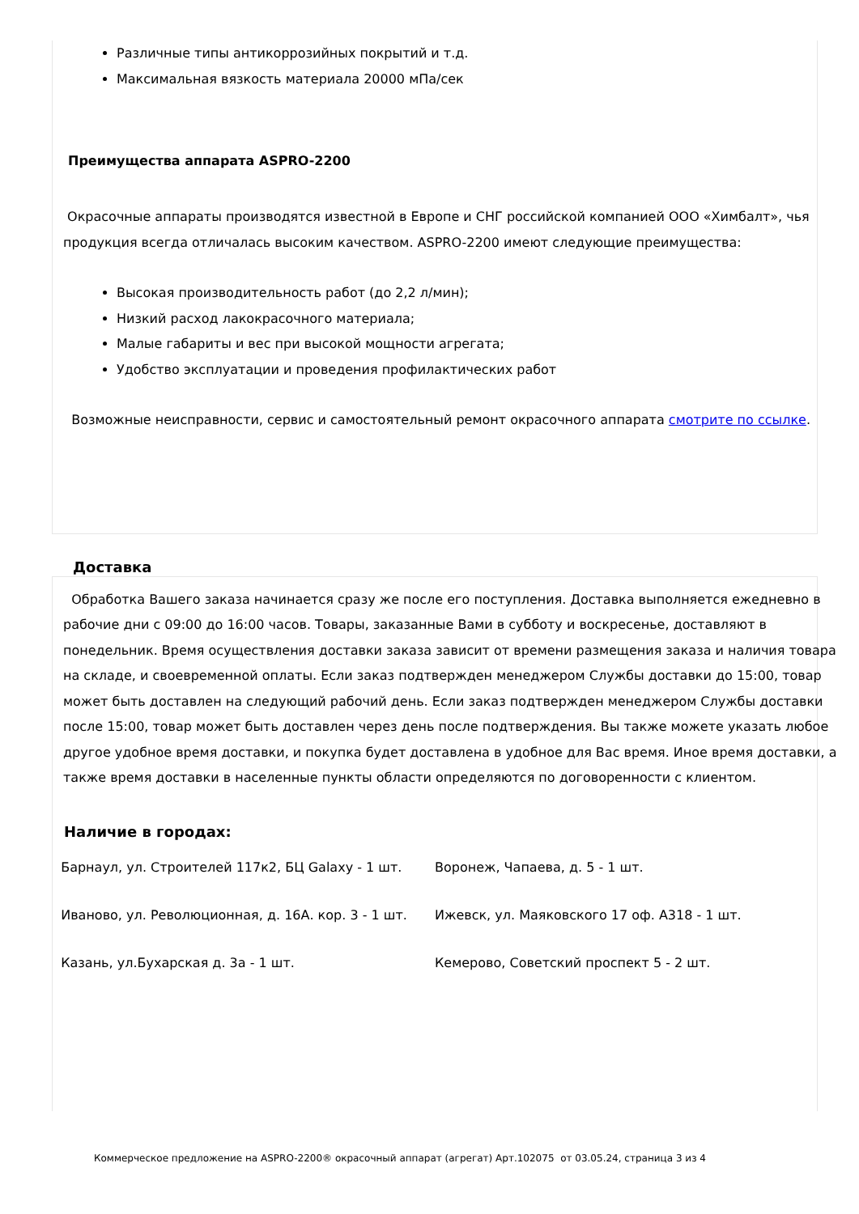Различные типы антикоррозийных покрытий и т.д.
Максимальная вязкость материала 20000 мПа/сек
Преимущества аппарата ASPRO-2200
Окрасочные аппараты производятся известной в Европе и СНГ российской компанией ООО «Химбалт», чья продукция всегда отличалась высоким качеством. ASPRO-2200 имеют следующие преимущества:
Высокая производительность работ (до 2,2 л/мин);
Низкий расход лакокрасочного материала;
Малые габариты и вес при высокой мощности агрегата;
Удобство эксплуатации и проведения профилактических работ
Возможные неисправности, сервис и самостоятельный ремонт окрасочного аппарата смотрите по ссылке.
Доставка
Обработка Вашего заказа начинается сразу же после его поступления. Доставка выполняется ежедневно в рабочие дни с 09:00 до 16:00 часов. Товары, заказанные Вами в субботу и воскресенье, доставляют в понедельник. Время осуществления доставки заказа зависит от времени размещения заказа и наличия товара на складе, и своевременной оплаты. Если заказ подтвержден менеджером Службы доставки до 15:00, товар может быть доставлен на следующий рабочий день. Если заказ подтвержден менеджером Службы доставки после 15:00, товар может быть доставлен через день после подтверждения. Вы также можете указать любое другое удобное время доставки, и покупка будет доставлена в удобное для Вас время. Иное время доставки, а также время доставки в населенные пункты области определяются по договоренности с клиентом.
Наличие в городах:
Барнаул, ул. Строителей 117к2, БЦ Galaxy - 1 шт. Воронеж, Чапаева, д. 5 - 1 шт.
Иваново, ул. Революционная, д. 16А. кор. 3 - 1 шт.
Ижевск, ул. Маяковского 17 оф. А318 - 1 шт.
Казань, ул.Бухарская д. 3а - 1 шт. Кемерово, Советский проспект 5 - 2 шт.
Коммерческое предложение на ASPRO-2200® окрасочный аппарат (агрегат) Арт.102075 от 03.05.24, страница 3 из 4